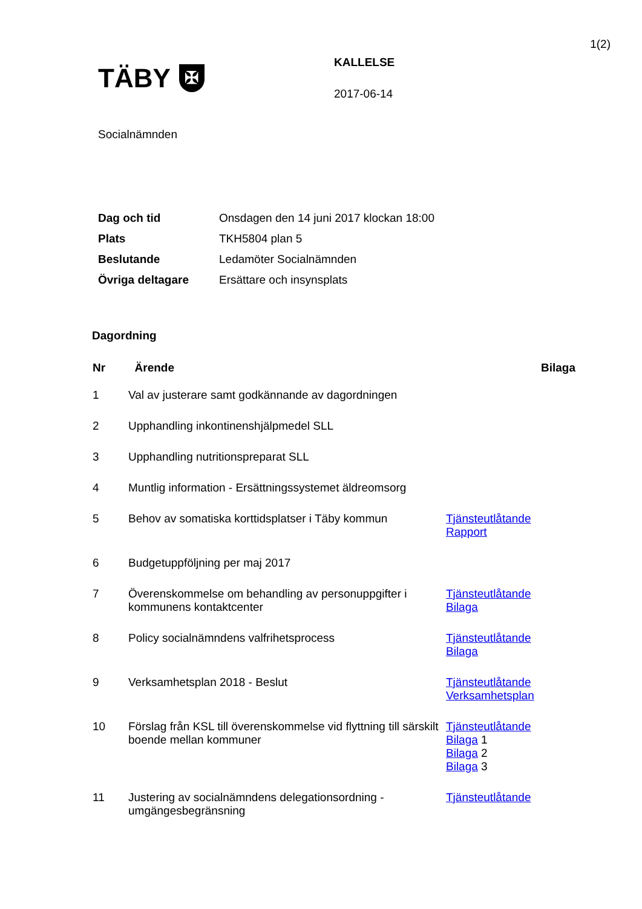1(2)
TÄBY ✠
KALLELSE
2017-06-14
Socialnämnden
| Dag och tid | Onsdagen den 14 juni 2017 klockan 18:00 |
| Plats | TKH5804 plan 5 |
| Beslutande | Ledamöter Socialnämnden |
| Övriga deltagare | Ersättare och insynsplats |
Dagordning
| Nr | Ärende | Bilaga |
| --- | --- | --- |
| 1 | Val av justerare samt godkännande av dagordningen | |
| 2 | Upphandling inkontinenshjälpmedel SLL | |
| 3 | Upphandling nutritionspreparat SLL | |
| 4 | Muntlig information - Ersättningssystemet äldreomsorg | |
| 5 | Behov av somatiska korttidsplatser i Täby kommun | Tjänsteutlåtande Rapport |
| 6 | Budgetuppföljning per maj 2017 | |
| 7 | Överenskommelse om behandling av personuppgifter i kommunens kontaktcenter | Tjänsteutlåtande Bilaga |
| 8 | Policy socialnämndens valfrihetsprocess | Tjänsteutlåtande Bilaga |
| 9 | Verksamhetsplan 2018 - Beslut | Tjänsteutlåtande Verksamhetsplan |
| 10 | Förslag från KSL till överenskommelse vid flyttning till särskilt boende mellan kommuner | Tjänsteutlåtande Bilaga 1 Bilaga 2 Bilaga 3 |
| 11 | Justering av socialnämndens delegationsordning - umgängesbegränsning | Tjänsteutlåtande |